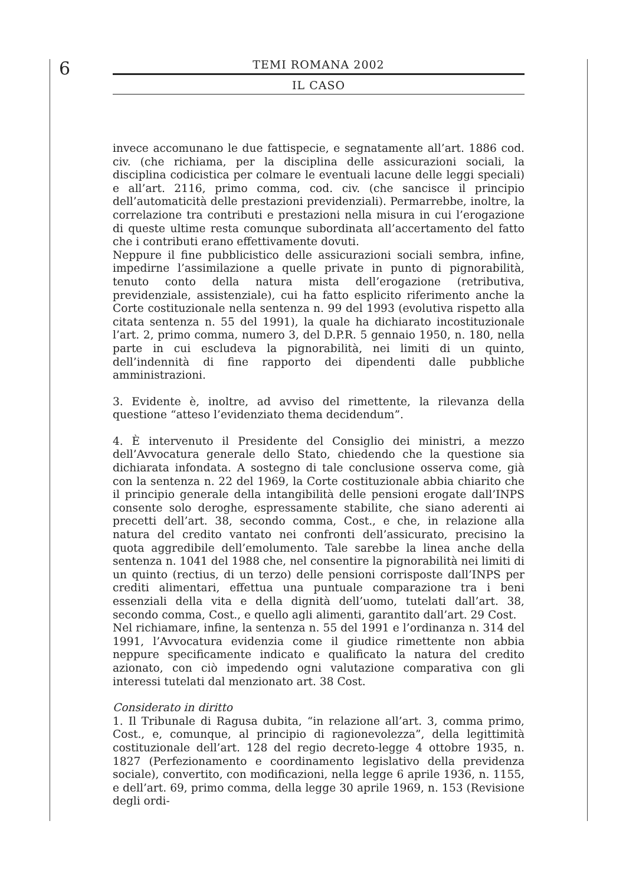6
TEMI ROMANA 2002
IL CASO
invece accomunano le due fattispecie, e segnatamente all’art. 1886 cod. civ. (che richiama, per la disciplina delle assicurazioni sociali, la disciplina codicistica per colmare le eventuali lacune delle leggi speciali) e all’art. 2116, primo comma, cod. civ. (che sancisce il principio dell’automaticità delle prestazioni previdenziali). Permarrebbe, inoltre, la correlazione tra contributi e prestazioni nella misura in cui l’erogazione di queste ultime resta comunque subordinata all’accertamento del fatto che i contributi erano effettivamente dovuti.
Neppure il fine pubblicistico delle assicurazioni sociali sembra, infine, impedirne l’assimilazione a quelle private in punto di pignorabilità, tenuto conto della natura mista dell’erogazione (retributiva, previdenziale, assistenziale), cui ha fatto esplicito riferimento anche la Corte costituzionale nella sentenza n. 99 del 1993 (evolutiva rispetto alla citata sentenza n. 55 del 1991), la quale ha dichiarato incostituzionale l’art. 2, primo comma, numero 3, del D.P.R. 5 gennaio 1950, n. 180, nella parte in cui escludeva la pignorabilità, nei limiti di un quinto, dell’indennità di fine rapporto dei dipendenti dalle pubbliche amministrazioni.
3. Evidente è, inoltre, ad avviso del rimettente, la rilevanza della questione “atteso l’evidenziato thema decidendum”.
4. È intervenuto il Presidente del Consiglio dei ministri, a mezzo dell’Avvocatura generale dello Stato, chiedendo che la questione sia dichiarata infondata. A sostegno di tale conclusione osserva come, già con la sentenza n. 22 del 1969, la Corte costituzionale abbia chiarito che il principio generale della intangibilità delle pensioni erogate dall’INPS consente solo deroghe, espressamente stabilite, che siano aderenti ai precetti dell’art. 38, secondo comma, Cost., e che, in relazione alla natura del credito vantato nei confronti dell’assicurato, precisino la quota aggredibile dell’emolumento. Tale sarebbe la linea anche della sentenza n. 1041 del 1988 che, nel consentire la pignorabilità nei limiti di un quinto (rectius, di un terzo) delle pensioni corrisposte dall’INPS per crediti alimentari, effettua una puntuale comparazione tra i beni essenziali della vita e della dignità dell’uomo, tutelati dall’art. 38, secondo comma, Cost., e quello agli alimenti, garantito dall’art. 29 Cost.
Nel richiamare, infine, la sentenza n. 55 del 1991 e l’ordinanza n. 314 del 1991, l’Avvocatura evidenzia come il giudice rimettente non abbia neppure specificamente indicato e qualificato la natura del credito azionato, con ciò impedendo ogni valutazione comparativa con gli interessi tutelati dal menzionato art. 38 Cost.
Considerato in diritto
1. Il Tribunale di Ragusa dubita, “in relazione all’art. 3, comma primo, Cost., e, comunque, al principio di ragionevolezza”, della legittimità costituzionale dell’art. 128 del regio decreto-legge 4 ottobre 1935, n. 1827 (Perfezionamento e coordinamento legislativo della previdenza sociale), convertito, con modificazioni, nella legge 6 aprile 1936, n. 1155, e dell’art. 69, primo comma, della legge 30 aprile 1969, n. 153 (Revisione degli ordi-